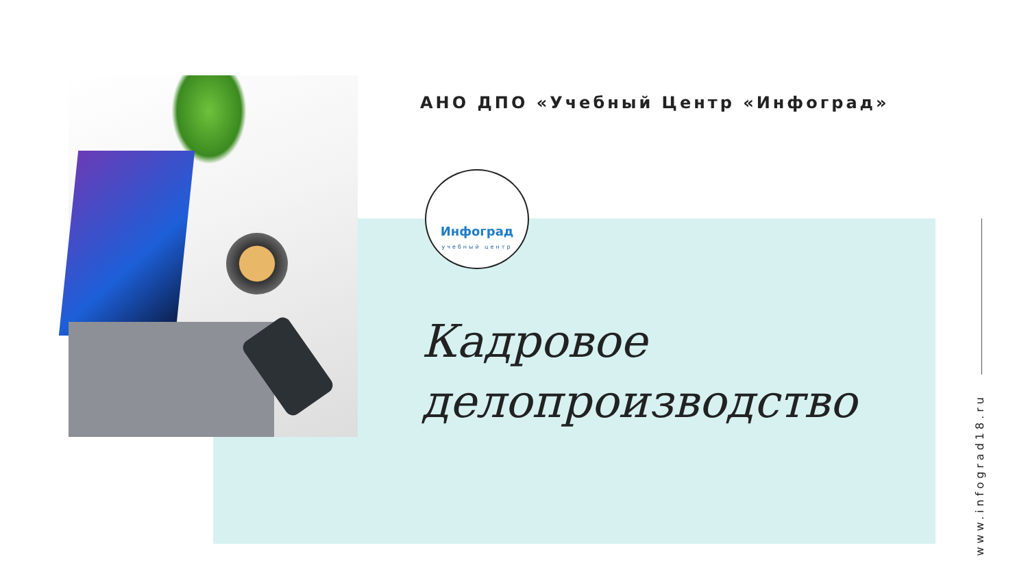АНО ДПО «Учебный Центр «Инфоград»
Инфоград
учебный центр
Кадровое
делопроизводство
www.infograd18.ru